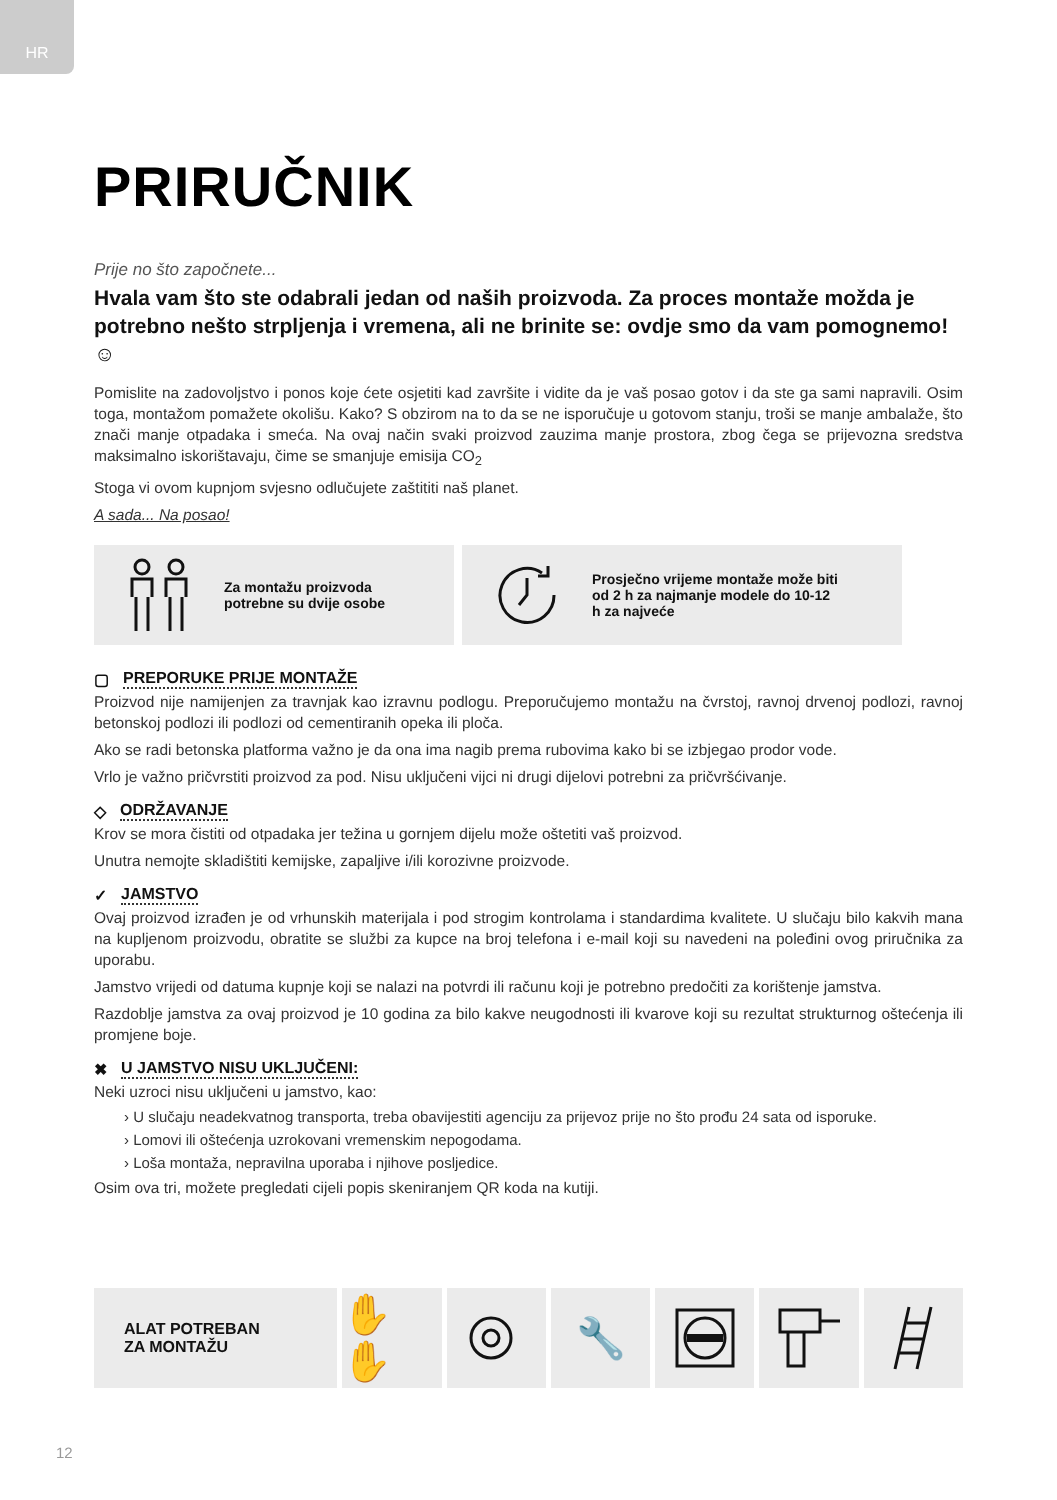HR
PRIRUČNIK
Prije no što započnete...
Hvala vam što ste odabrali jedan od naših proizvoda. Za proces montaže možda je potrebno nešto strpljenja i vremena, ali ne brinite se: ovdje smo da vam pomognemo! ☺
Pomislite na zadovoljstvo i ponos koje ćete osjetiti kad završite i vidite da je vaš posao gotov i da ste ga sami napravili. Osim toga, montažom pomažete okolišu. Kako? S obzirom na to da se ne isporučuje u gotovom stanju, troši se manje ambalaže, što znači manje otpadaka i smeća. Na ovaj način svaki proizvod zauzima manje prostora, zbog čega se prijevozna sredstva maksimalno iskorištavaju, čime se smanjuje emisija CO<sub>2</sub>
Stoga vi ovom kupnjom svjesno odlučujete zaštititi naš planet.
A sada... Na posao!
Za montažu proizvoda
potrebne su dvije osobe
Prosječno vrijeme montaže može biti
od 2 h za najmanje modele do 10-12
h za najveće
▢ PREPORUKE PRIJE MONTAŽE
Proizvod nije namijenjen za travnjak kao izravnu podlogu. Preporučujemo montažu na čvrstoj, ravnoj drvenoj podlozi, ravnoj betonskoj podlozi ili podlozi od cementiranih opeka ili ploča.
Ako se radi betonska platforma važno je da ona ima nagib prema rubovima kako bi se izbjegao prodor vode.
Vrlo je važno pričvrstiti proizvod za pod. Nisu uključeni vijci ni drugi dijelovi potrebni za pričvršćivanje.
◇ ODRŽAVANJE
Krov se mora čistiti od otpadaka jer težina u gornjem dijelu može oštetiti vaš proizvod.
Unutra nemojte skladištiti kemijske, zapaljive i/ili korozivne proizvode.
✓ JAMSTVO
Ovaj proizvod izrađen je od vrhunskih materijala i pod strogim kontrolama i standardima kvalitete. U slučaju bilo kakvih mana na kupljenom proizvodu, obratite se službi za kupce na broj telefona i e-mail koji su navedeni na poleđini ovog priručnika za uporabu.
Jamstvo vrijedi od datuma kupnje koji se nalazi na potvrdi ili računu koji je potrebno predočiti za korištenje jamstva.
Razdoblje jamstva za ovaj proizvod je 10 godina za bilo kakve neugodnosti ili kvarove koji su rezultat strukturnog oštećenja ili promjene boje.
✖ U JAMSTVO NISU UKLJUČENI:
Neki uzroci nisu uključeni u jamstvo, kao:
› U slučaju neadekvatnog transporta, treba obavijestiti agenciju za prijevoz prije no što prođu 24 sata od isporuke.
› Lomovi ili oštećenja uzrokovani vremenskim nepogodama.
› Loša montaža, nepravilna uporaba i njihove posljedice.
Osim ova tri, možete pregledati cijeli popis skeniranjem QR koda na kutiji.
ALAT POTREBAN
ZA MONTAŽU
✋✋ 🔧
12